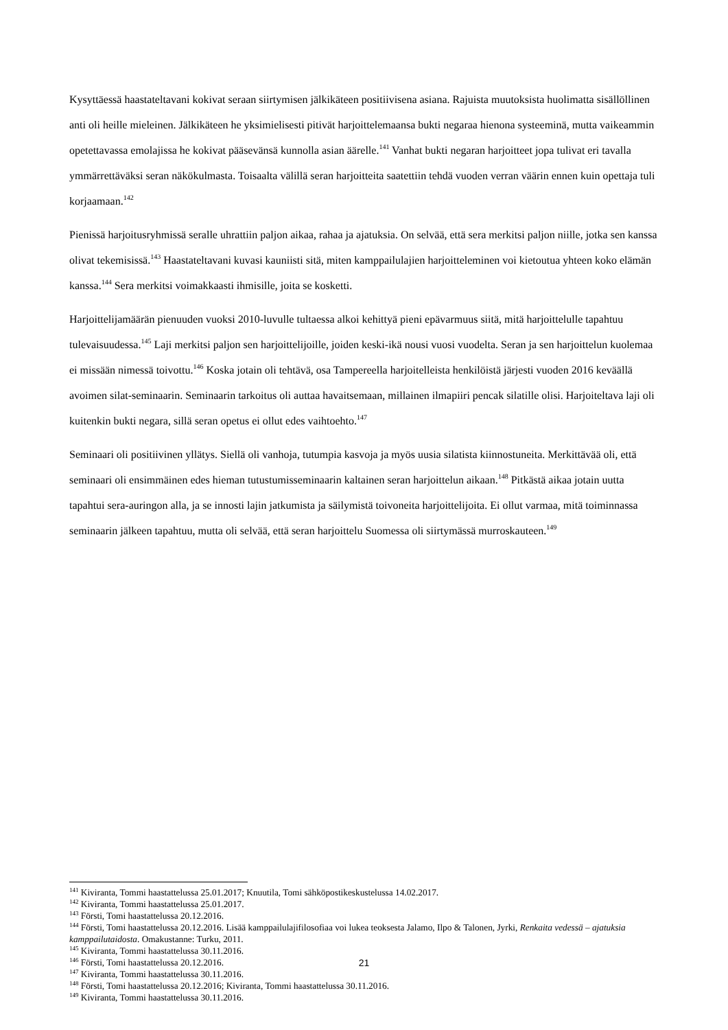Kysyttäessä haastateltavani kokivat seraan siirtymisen jälkikäteen positiivisena asiana. Rajuista muutoksista huolimatta sisällöllinen anti oli heille mieleinen. Jälkikäteen he yksimielisesti pitivät harjoittelemaansa bukti negaraa hienona systeeminä, mutta vaikeammin opetettavassa emolajissa he kokivat pääsevänsä kunnolla asian äärelle.<sup>141</sup> Vanhat bukti negaran harjoitteet jopa tulivat eri tavalla ymmärrettäväksi seran näkökulmasta. Toisaalta välillä seran harjoitteita saatettiin tehdä vuoden verran väärin ennen kuin opettaja tuli korjaamaan.<sup>142</sup>
Pienissä harjoitusryhmissä seralle uhrattiin paljon aikaa, rahaa ja ajatuksia. On selvää, että sera merkitsi paljon niille, jotka sen kanssa olivat tekemisissä.<sup>143</sup> Haastateltavani kuvasi kauniisti sitä, miten kamppailulajien harjoitteleminen voi kietoutua yhteen koko elämän kanssa.<sup>144</sup> Sera merkitsi voimakkaasti ihmisille, joita se kosketti.
Harjoittelijamäärän pienuuden vuoksi 2010-luvulle tultaessa alkoi kehittyä pieni epävarmuus siitä, mitä harjoittelulle tapahtuu tulevaisuudessa.<sup>145</sup> Laji merkitsi paljon sen harjoittelijoille, joiden keski-ikä nousi vuosi vuodelta. Seran ja sen harjoittelun kuolemaa ei missään nimessä toivottu.<sup>146</sup> Koska jotain oli tehtävä, osa Tampereella harjoitelleista henkilöistä järjesti vuoden 2016 keväällä avoimen silat-seminaarin. Seminaarin tarkoitus oli auttaa havaitsemaan, millainen ilmapiiri pencak silatille olisi. Harjoiteltava laji oli kuitenkin bukti negara, sillä seran opetus ei ollut edes vaihtoehto.<sup>147</sup>
Seminaari oli positiivinen yllätys. Siellä oli vanhoja, tutumpia kasvoja ja myös uusia silatista kiinnostuneita. Merkittävää oli, että seminaari oli ensimmäinen edes hieman tutustumisseminaarin kaltainen seran harjoittelun aikaan.<sup>148</sup> Pitkästä aikaa jotain uutta tapahtui sera-auringon alla, ja se innosti lajin jatkumista ja säilymistä toivoneita harjoittelijoita. Ei ollut varmaa, mitä toiminnassa seminaarin jälkeen tapahtuu, mutta oli selvää, että seran harjoittelu Suomessa oli siirtymässä murroskauteen.<sup>149</sup>
<sup>141</sup> Kiviranta, Tommi haastattelussa 25.01.2017; Knuutila, Tomi sähköpostikeskustelussa 14.02.2017.
<sup>142</sup> Kiviranta, Tommi haastattelussa 25.01.2017.
<sup>143</sup> Försti, Tomi haastattelussa 20.12.2016.
<sup>144</sup> Försti, Tomi haastattelussa 20.12.2016. Lisää kamppailulajifilosofiaa voi lukea teoksesta Jalamo, Ilpo & Talonen, Jyrki, Renkaita vedessä – ajatuksia kamppailutaidosta. Omakustanne: Turku, 2011.
<sup>145</sup> Kiviranta, Tommi haastattelussa 30.11.2016.
<sup>146</sup> Försti, Tomi haastattelussa 20.12.2016.
<sup>147</sup> Kiviranta, Tommi haastattelussa 30.11.2016.
<sup>148</sup> Försti, Tomi haastattelussa 20.12.2016; Kiviranta, Tommi haastattelussa 30.11.2016.
<sup>149</sup> Kiviranta, Tommi haastattelussa 30.11.2016.
21